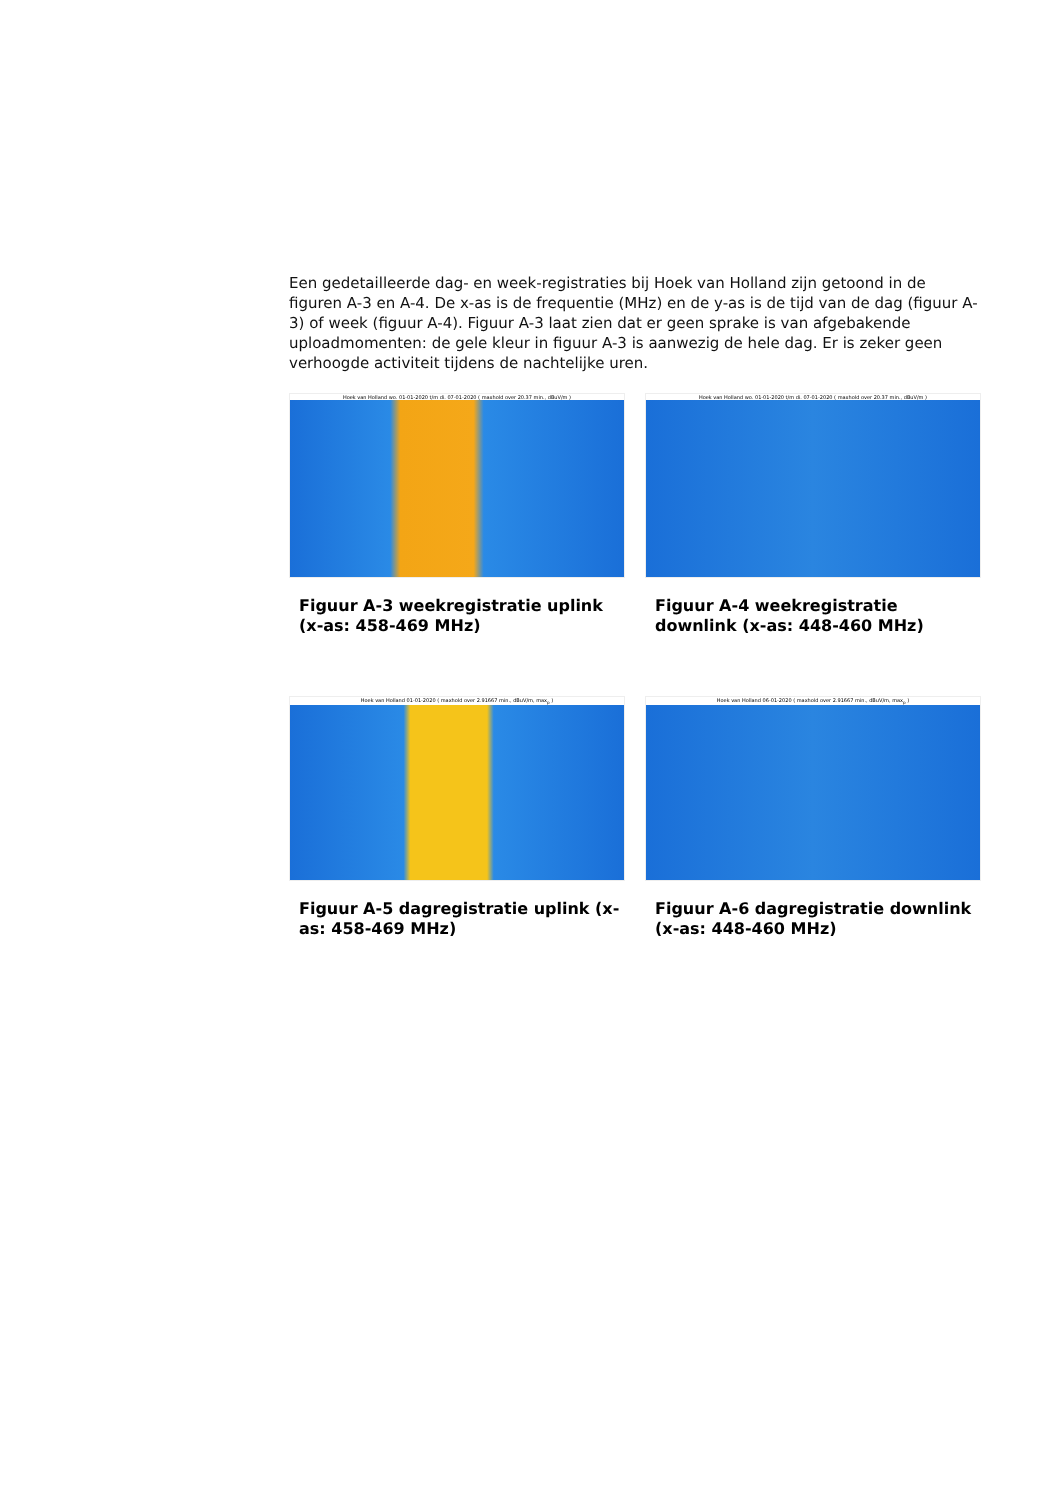Een gedetailleerde dag- en week-registraties bij Hoek van Holland zijn getoond in de figuren A-3 en A-4. De x-as is de frequentie (MHz) en de y-as is de tijd van de dag (figuur A-3) of week (figuur A-4). Figuur A-3 laat zien dat er geen sprake is van afgebakende uploadmomenten: de gele kleur in figuur A-3 is aanwezig de hele dag. Er is zeker geen verhoogde activiteit tijdens de nachtelijke uren.
Hoek van Holland wo. 01-01-2020 t/m di. 07-01-2020 ( maxhold over 20.37 min., dBuV/m )
Figuur A-3 weekregistratie uplink (x-as: 458-469 MHz)
Hoek van Holland wo. 01-01-2020 t/m di. 07-01-2020 ( maxhold over 20.37 min., dBuV/m )
Figuur A-4 weekregistratie downlink (x-as: 448-460 MHz)
Hoek van Holland 01-01-2020 ( maxhold over 2.91667 min., dBuV/m, max<sub>p</sub> )
Figuur A-5 dagregistratie uplink (x-as: 458-469 MHz)
Hoek van Holland 06-01-2020 ( maxhold over 2.91667 min., dBuV/m, max<sub>p</sub> )
Figuur A-6 dagregistratie downlink (x-as: 448-460 MHz)